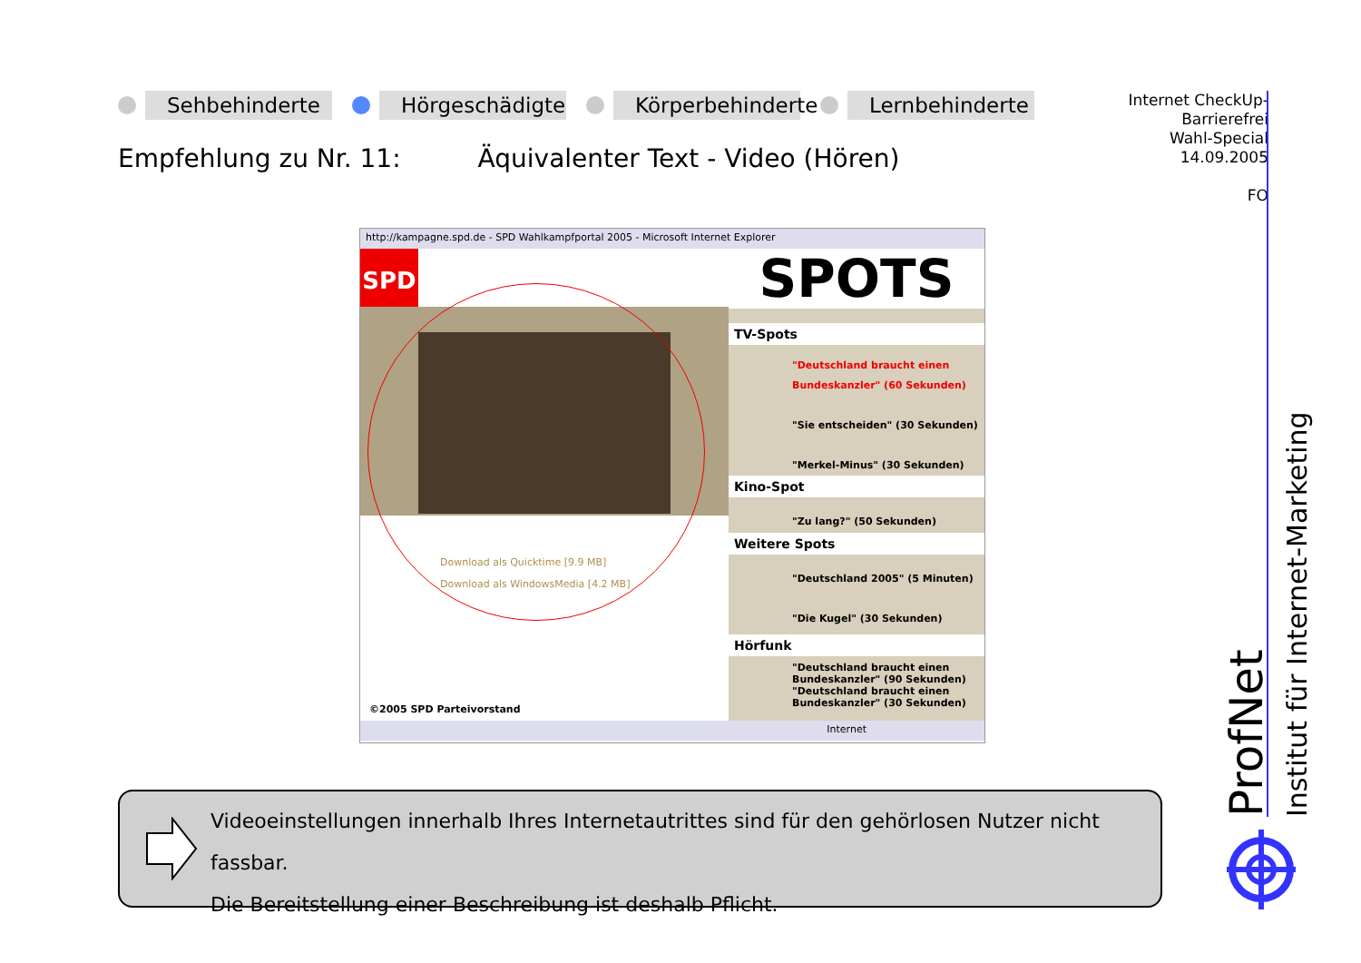Sehbehinderte Hörgeschädigte Körperbehinderte Lernbehinderte
Empfehlung zu Nr. 11: Äquivalenter Text - Video (Hören)
Internet CheckUp-
Barrierefrei
Wahl-Special
14.09.2005
FO
http://kampagne.spd.de - SPD Wahlkampfportal 2005 - Microsoft Internet Explorer
SPD
Download als Quicktime [9.9 MB]
Download als WindowsMedia [4.2 MB]
©2005 SPD Parteivorstand
SPOTS
TV-Spots
"Deutschland braucht einen Bundeskanzler" (60 Sekunden)
"Sie entscheiden" (30 Sekunden)
"Merkel-Minus" (30 Sekunden)
Kino-Spot
"Zu lang?" (50 Sekunden)
Weitere Spots
"Deutschland 2005" (5 Minuten)
"Die Kugel" (30 Sekunden)
Hörfunk
"Deutschland braucht einen Bundeskanzler" (90 Sekunden)
"Deutschland braucht einen Bundeskanzler" (30 Sekunden)
Internet
Videoeinstellungen innerhalb Ihres Internetautrittes sind für den gehörlosen Nutzer nicht fassbar.
Die Bereitstellung einer Beschreibung ist deshalb Pflicht.
ProfNet Institut für Internet-Marketing